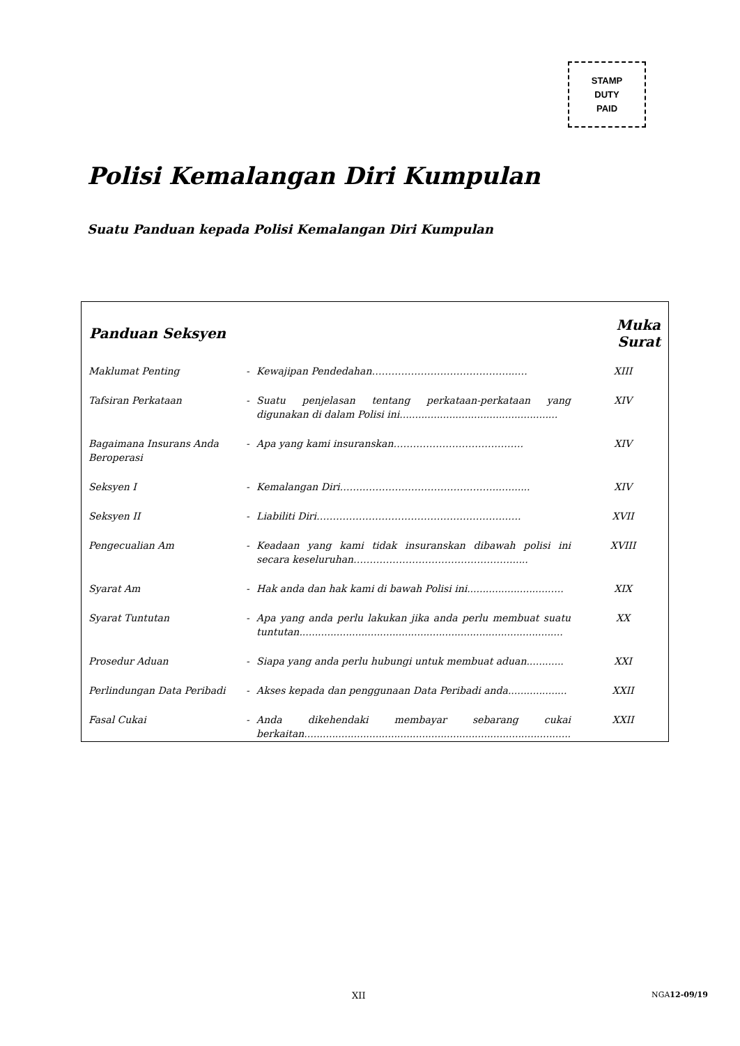STAMP
DUTY
PAID
Polisi Kemalangan Diri Kumpulan
Suatu Panduan kepada Polisi Kemalangan Diri Kumpulan
| Panduan Seksyen | | | Muka Surat |
| --- | --- | --- | --- |
| Maklumat Penting | - | Kewajipan Pendedahan……………………………………...… | XIII |
| Tafsiran Perkataan | - | Suatu penjelasan tentang perkataan-perkataan yang digunakan di dalam Polisi ini................................................... | XIV |
| Bagaimana Insurans Anda Beroperasi | - | Apa yang kami insuranskan…………………………………. | XIV |
| Seksyen I | - | Kemalangan Diri……..…………………………………..…....... | XIV |
| Seksyen II | - | Liabiliti Diri…………………………………………………..…. | XVII |
| Pengecualian Am | - | Keadaan yang kami tidak insuranskan dibawah polisi ini secara keseluruhan…………………………………………...... | XVIII |
| Syarat Am | - | Hak anda dan hak kami di bawah Polisi ini..........................….. | XIX |
| Syarat Tuntutan | - | Apa yang anda perlu lakukan jika anda perlu membuat suatu tuntutan..................................................................................... | XX |
| Prosedur Aduan | - | Siapa yang anda perlu hubungi untuk membuat aduan............ | XXI |
| Perlindungan Data Peribadi | - | Akses kepada dan penggunaan Data Peribadi anda................... | XXII |
| Fasal Cukai | - | Anda dikehendaki membayar sebarang cukai berkaitan...................................................................................... | XXII |
XII NGA12-09/19